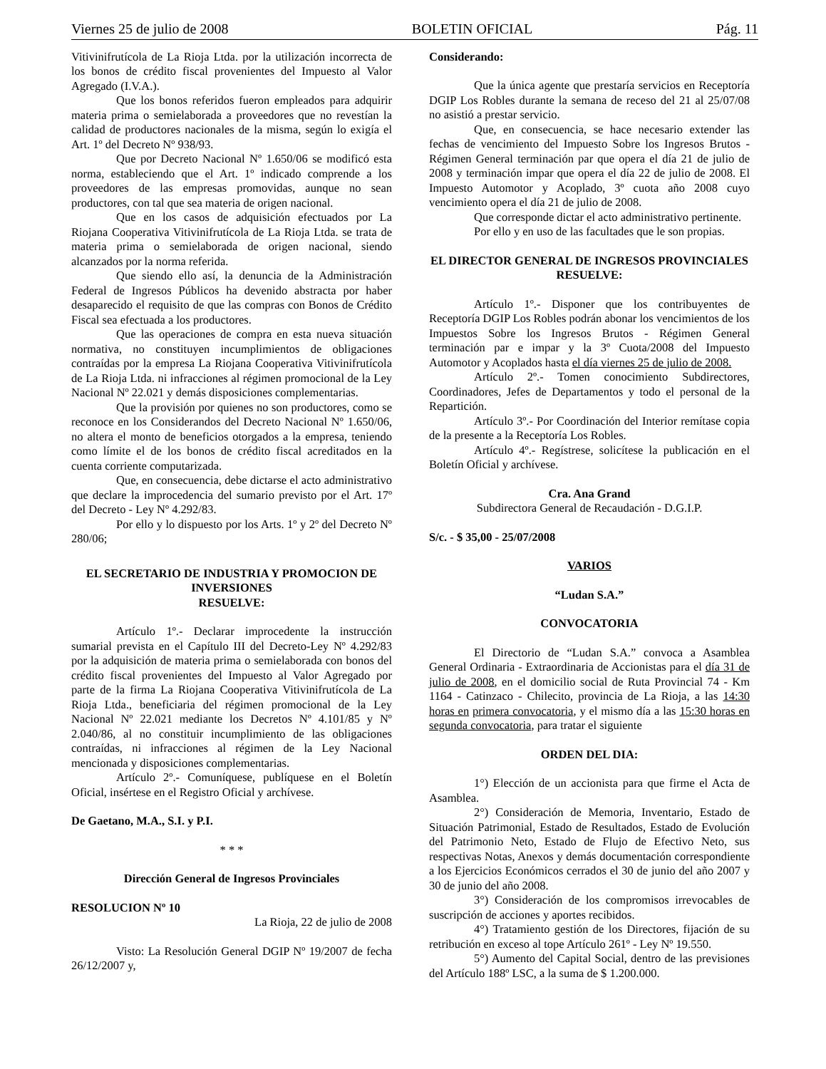Viernes 25 de julio de 2008 BOLETIN OFICIAL Pág. 11
Vitivinifrutícola de La Rioja Ltda. por la utilización incorrecta de los bonos de crédito fiscal provenientes del Impuesto al Valor Agregado (I.V.A.).
Que los bonos referidos fueron empleados para adquirir materia prima o semielaborada a proveedores que no revestían la calidad de productores nacionales de la misma, según lo exigía el Art. 1º del Decreto Nº 938/93.
Que por Decreto Nacional Nº 1.650/06 se modificó esta norma, estableciendo que el Art. 1º indicado comprende a los proveedores de las empresas promovidas, aunque no sean productores, con tal que sea materia de origen nacional.
Que en los casos de adquisición efectuados por La Riojana Cooperativa Vitivinifrutícola de La Rioja Ltda. se trata de materia prima o semielaborada de origen nacional, siendo alcanzados por la norma referida.
Que siendo ello así, la denuncia de la Administración Federal de Ingresos Públicos ha devenido abstracta por haber desaparecido el requisito de que las compras con Bonos de Crédito Fiscal sea efectuada a los productores.
Que las operaciones de compra en esta nueva situación normativa, no constituyen incumplimientos de obligaciones contraídas por la empresa La Riojana Cooperativa Vitivinifrutícola de La Rioja Ltda. ni infracciones al régimen promocional de la Ley Nacional Nº 22.021 y demás disposiciones complementarias.
Que la provisión por quienes no son productores, como se reconoce en los Considerandos del Decreto Nacional Nº 1.650/06, no altera el monto de beneficios otorgados a la empresa, teniendo como límite el de los bonos de crédito fiscal acreditados en la cuenta corriente computarizada.
Que, en consecuencia, debe dictarse el acto administrativo que declare la improcedencia del sumario previsto por el Art. 17º del Decreto - Ley Nº 4.292/83.
Por ello y lo dispuesto por los Arts. 1º y 2º del Decreto Nº 280/06;
EL SECRETARIO DE INDUSTRIA Y PROMOCION DE INVERSIONES
RESUELVE:
Artículo 1º.- Declarar improcedente la instrucción sumarial prevista en el Capítulo III del Decreto-Ley Nº 4.292/83 por la adquisición de materia prima o semielaborada con bonos del crédito fiscal provenientes del Impuesto al Valor Agregado por parte de la firma La Riojana Cooperativa Vitivinifrutícola de La Rioja Ltda., beneficiaria del régimen promocional de la Ley Nacional Nº 22.021 mediante los Decretos Nº 4.101/85 y Nº 2.040/86, al no constituir incumplimiento de las obligaciones contraídas, ni infracciones al régimen de la Ley Nacional mencionada y disposiciones complementarias.
Artículo 2º.- Comuníquese, publíquese en el Boletín Oficial, insértese en el Registro Oficial y archívese.
De Gaetano, M.A., S.I. y P.I.
* * *
Dirección General de Ingresos Provinciales
RESOLUCION Nº 10
La Rioja, 22 de julio de 2008
Visto: La Resolución General DGIP Nº 19/2007 de fecha 26/12/2007 y,
Considerando:
Que la única agente que prestaría servicios en Receptoría DGIP Los Robles durante la semana de receso del 21 al 25/07/08 no asistió a prestar servicio.
Que, en consecuencia, se hace necesario extender las fechas de vencimiento del Impuesto Sobre los Ingresos Brutos - Régimen General terminación par que opera el día 21 de julio de 2008 y terminación impar que opera el día 22 de julio de 2008. El Impuesto Automotor y Acoplado, 3º cuota año 2008 cuyo vencimiento opera el día 21 de julio de 2008.
Que corresponde dictar el acto administrativo pertinente.
Por ello y en uso de las facultades que le son propias.
EL DIRECTOR GENERAL DE INGRESOS PROVINCIALES
RESUELVE:
Artículo 1º.- Disponer que los contribuyentes de Receptoría DGIP Los Robles podrán abonar los vencimientos de los Impuestos Sobre los Ingresos Brutos - Régimen General terminación par e impar y la 3º Cuota/2008 del Impuesto Automotor y Acoplados hasta el día viernes 25 de julio de 2008.
Artículo 2º.- Tomen conocimiento Subdirectores, Coordinadores, Jefes de Departamentos y todo el personal de la Repartición.
Artículo 3º.- Por Coordinación del Interior remítase copia de la presente a la Receptoría Los Robles.
Artículo 4º.- Regístrese, solicítese la publicación en el Boletín Oficial y archívese.
Cra. Ana Grand
Subdirectora General de Recaudación - D.G.I.P.
S/c. - $ 35,00 - 25/07/2008
VARIOS
“Ludan S.A.”
CONVOCATORIA
El Directorio de “Ludan S.A.” convoca a Asamblea General Ordinaria - Extraordinaria de Accionistas para el día 31 de julio de 2008, en el domicilio social de Ruta Provincial 74 - Km 1164 - Catinzaco - Chilecito, provincia de La Rioja, a las 14:30 horas en primera convocatoria, y el mismo día a las 15:30 horas en segunda convocatoria, para tratar el siguiente
ORDEN DEL DIA:
1°) Elección de un accionista para que firme el Acta de Asamblea.
2°) Consideración de Memoria, Inventario, Estado de Situación Patrimonial, Estado de Resultados, Estado de Evolución del Patrimonio Neto, Estado de Flujo de Efectivo Neto, sus respectivas Notas, Anexos y demás documentación correspondiente a los Ejercicios Económicos cerrados el 30 de junio del año 2007 y 30 de junio del año 2008.
3°) Consideración de los compromisos irrevocables de suscripción de acciones y aportes recibidos.
4°) Tratamiento gestión de los Directores, fijación de su retribución en exceso al tope Artículo 261º - Ley Nº 19.550.
5°) Aumento del Capital Social, dentro de las previsiones del Artículo 188º LSC, a la suma de $ 1.200.000.